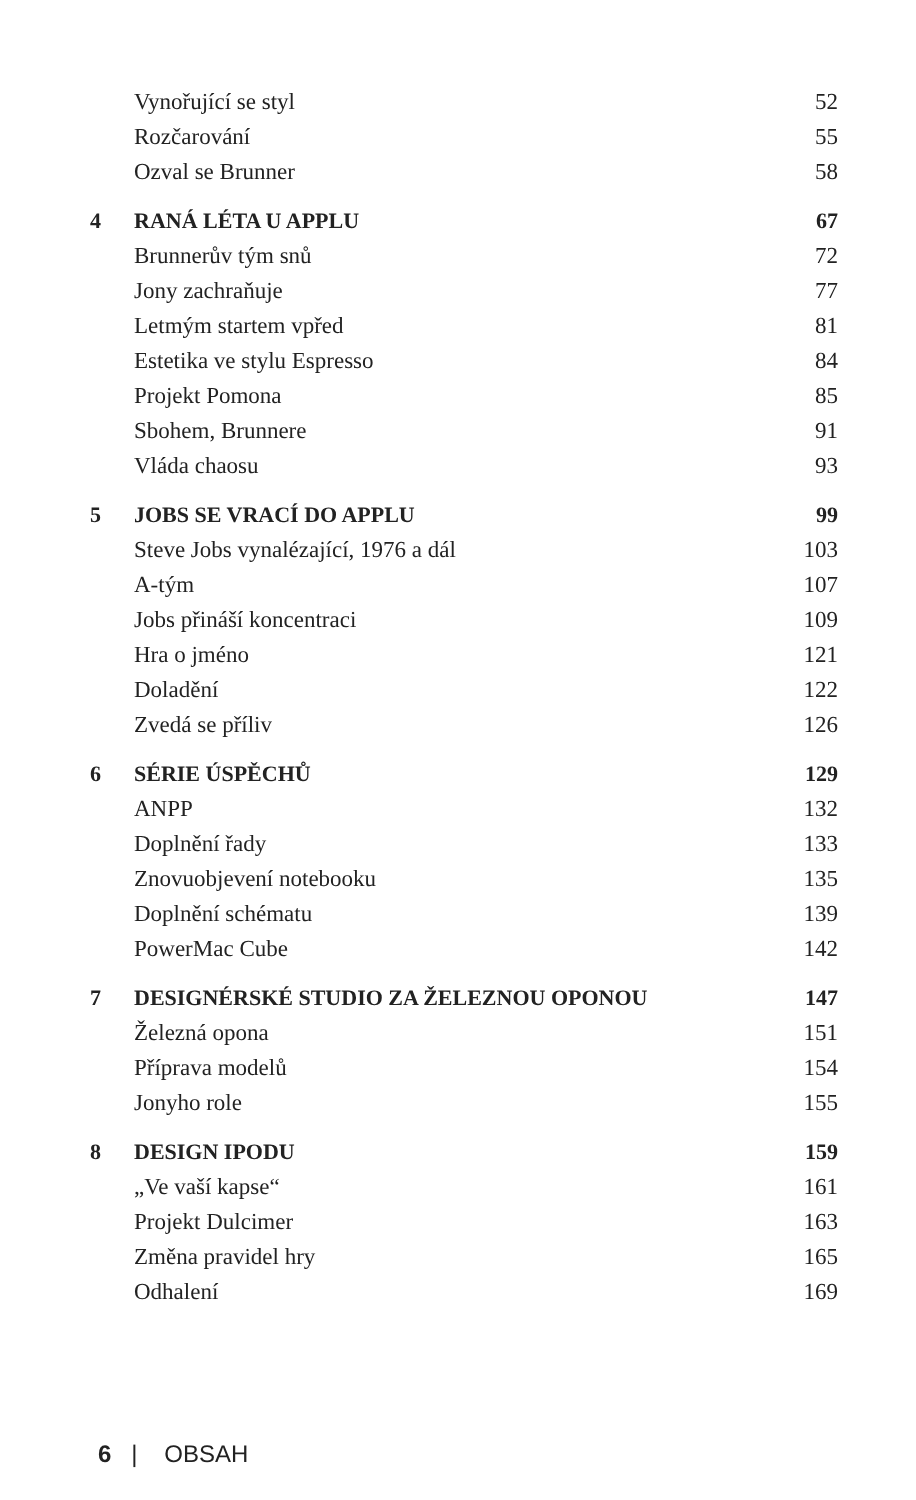| | Vynořující se styl | 52 |
| | Rozčarování | 55 |
| | Ozval se Brunner | 58 |
| 4 | RANÁ LÉTA U APPLU | 67 |
| | Brunnerův tým snů | 72 |
| | Jony zachraňuje | 77 |
| | Letmým startem vpřed | 81 |
| | Estetika ve stylu Espresso | 84 |
| | Projekt Pomona | 85 |
| | Sbohem, Brunnere | 91 |
| | Vláda chaosu | 93 |
| 5 | JOBS SE VRACÍ DO APPLU | 99 |
| | Steve Jobs vynalézající, 1976 a dál | 103 |
| | A-tým | 107 |
| | Jobs přináší koncentraci | 109 |
| | Hra o jméno | 121 |
| | Doladění | 122 |
| | Zvedá se příliv | 126 |
| 6 | SÉRIE ÚSPĚCHŮ | 129 |
| | ANPP | 132 |
| | Doplnění řady | 133 |
| | Znovuobjevení notebooku | 135 |
| | Doplnění schématu | 139 |
| | PowerMac Cube | 142 |
| 7 | DESIGNÉRSKÉ STUDIO ZA ŽELEZNOU OPONOU | 147 |
| | Železná opona | 151 |
| | Příprava modelů | 154 |
| | Jonyho role | 155 |
| 8 | DESIGN IPODU | 159 |
| | „Ve vaší kapse“ | 161 |
| | Projekt Dulcimer | 163 |
| | Změna pravidel hry | 165 |
| | Odhalení | 169 |
6 | OBSAH